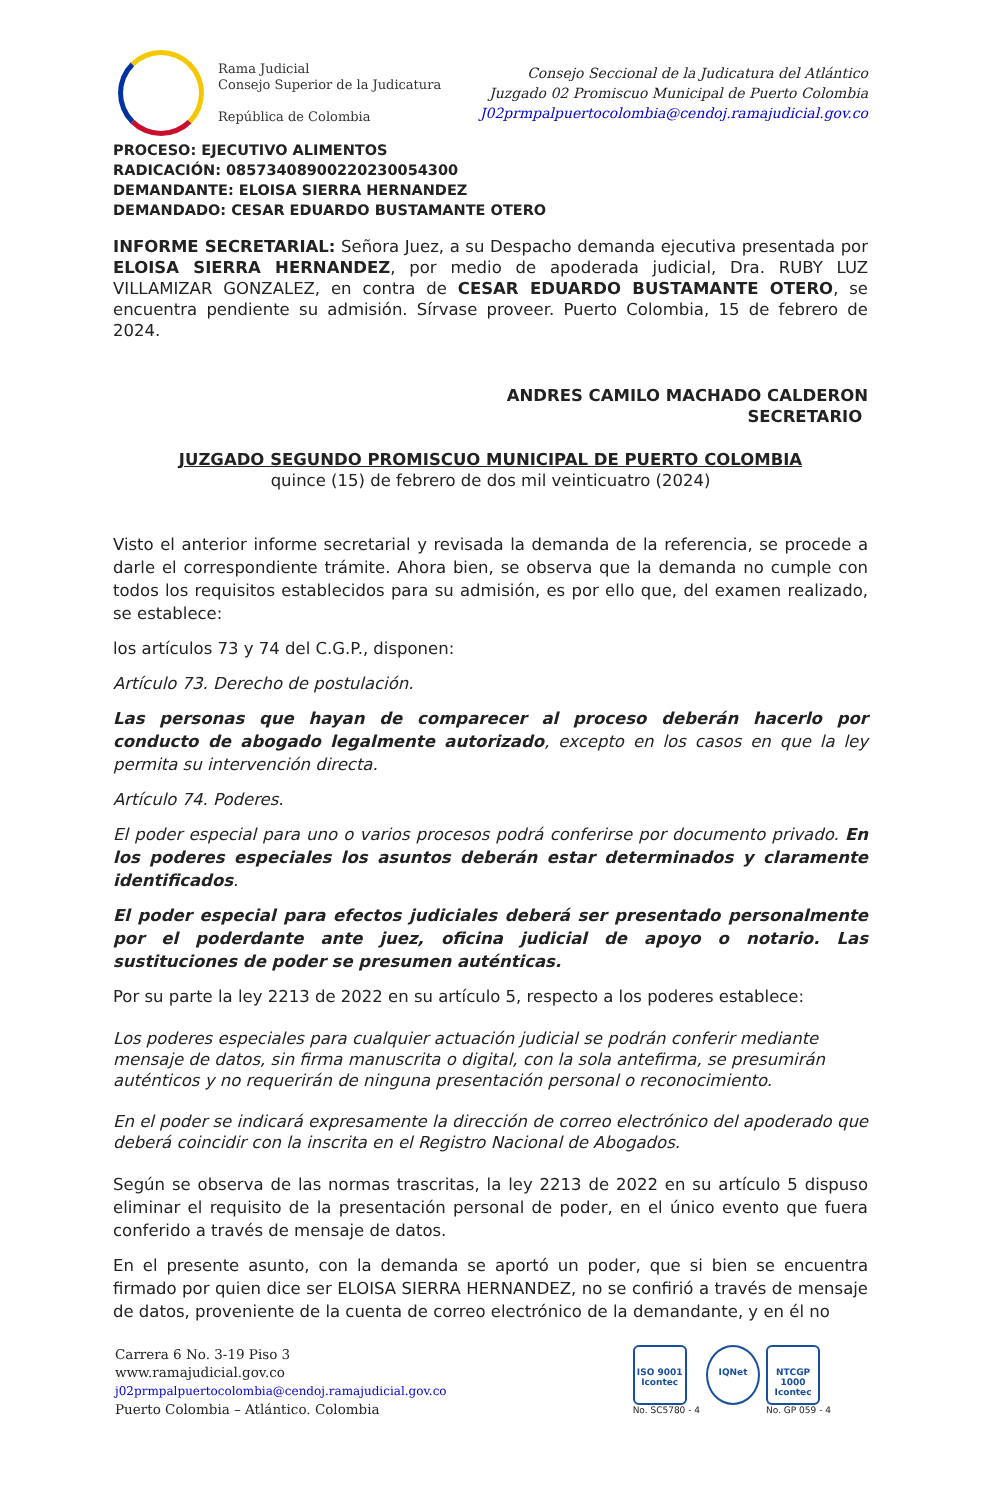Rama Judicial
Consejo Superior de la Judicatura
República de Colombia
Consejo Seccional de la Judicatura del Atlántico
Juzgado 02 Promiscuo Municipal de Puerto Colombia
J02prmpalpuertocolombia@cendoj.ramajudicial.gov.co
PROCESO: EJECUTIVO ALIMENTOS
RADICACIÓN: 08573408900220230054300
DEMANDANTE: ELOISA SIERRA HERNANDEZ
DEMANDADO: CESAR EDUARDO BUSTAMANTE OTERO
INFORME SECRETARIAL: Señora Juez, a su Despacho demanda ejecutiva presentada por ELOISA SIERRA HERNANDEZ, por medio de apoderada judicial, Dra. RUBY LUZ VILLAMIZAR GONZALEZ, en contra de CESAR EDUARDO BUSTAMANTE OTERO, se encuentra pendiente su admisión. Sírvase proveer. Puerto Colombia, 15 de febrero de 2024.
ANDRES CAMILO MACHADO CALDERON
SECRETARIO
JUZGADO SEGUNDO PROMISCUO MUNICIPAL DE PUERTO COLOMBIA
quince (15) de febrero de dos mil veinticuatro (2024)
Visto el anterior informe secretarial y revisada la demanda de la referencia, se procede a darle el correspondiente trámite. Ahora bien, se observa que la demanda no cumple con todos los requisitos establecidos para su admisión, es por ello que, del examen realizado, se establece:
los artículos 73 y 74 del C.G.P., disponen:
Artículo 73. Derecho de postulación.
Las personas que hayan de comparecer al proceso deberán hacerlo por conducto de abogado legalmente autorizado, excepto en los casos en que la ley permita su intervención directa.
Artículo 74. Poderes.
El poder especial para uno o varios procesos podrá conferirse por documento privado. En los poderes especiales los asuntos deberán estar determinados y claramente identificados.
El poder especial para efectos judiciales deberá ser presentado personalmente por el poderdante ante juez, oficina judicial de apoyo o notario. Las sustituciones de poder se presumen auténticas.
Por su parte la ley 2213 de 2022 en su artículo 5, respecto a los poderes establece:
Los poderes especiales para cualquier actuación judicial se podrán conferir mediante mensaje de datos, sin firma manuscrita o digital, con la sola antefirma, se presumirán auténticos y no requerirán de ninguna presentación personal o reconocimiento.
En el poder se indicará expresamente la dirección de correo electrónico del apoderado que deberá coincidir con la inscrita en el Registro Nacional de Abogados.
Según se observa de las normas trascritas, la ley 2213 de 2022 en su artículo 5 dispuso eliminar el requisito de la presentación personal de poder, en el único evento que fuera conferido a través de mensaje de datos.
En el presente asunto, con la demanda se aportó un poder, que si bien se encuentra firmado por quien dice ser ELOISA SIERRA HERNANDEZ, no se confirió a través de mensaje de datos, proveniente de la cuenta de correo electrónico de la demandante, y en él no
Carrera 6 No. 3-19 Piso 3
www.ramajudicial.gov.co
j02prmpalpuertocolombia@cendoj.ramajudicial.gov.co
Puerto Colombia – Atlántico. Colombia
ISO 9001
Icontec
No. SC5780 - 4
IQNet NTCGP 1000
Icontec
No. GP 059 - 4